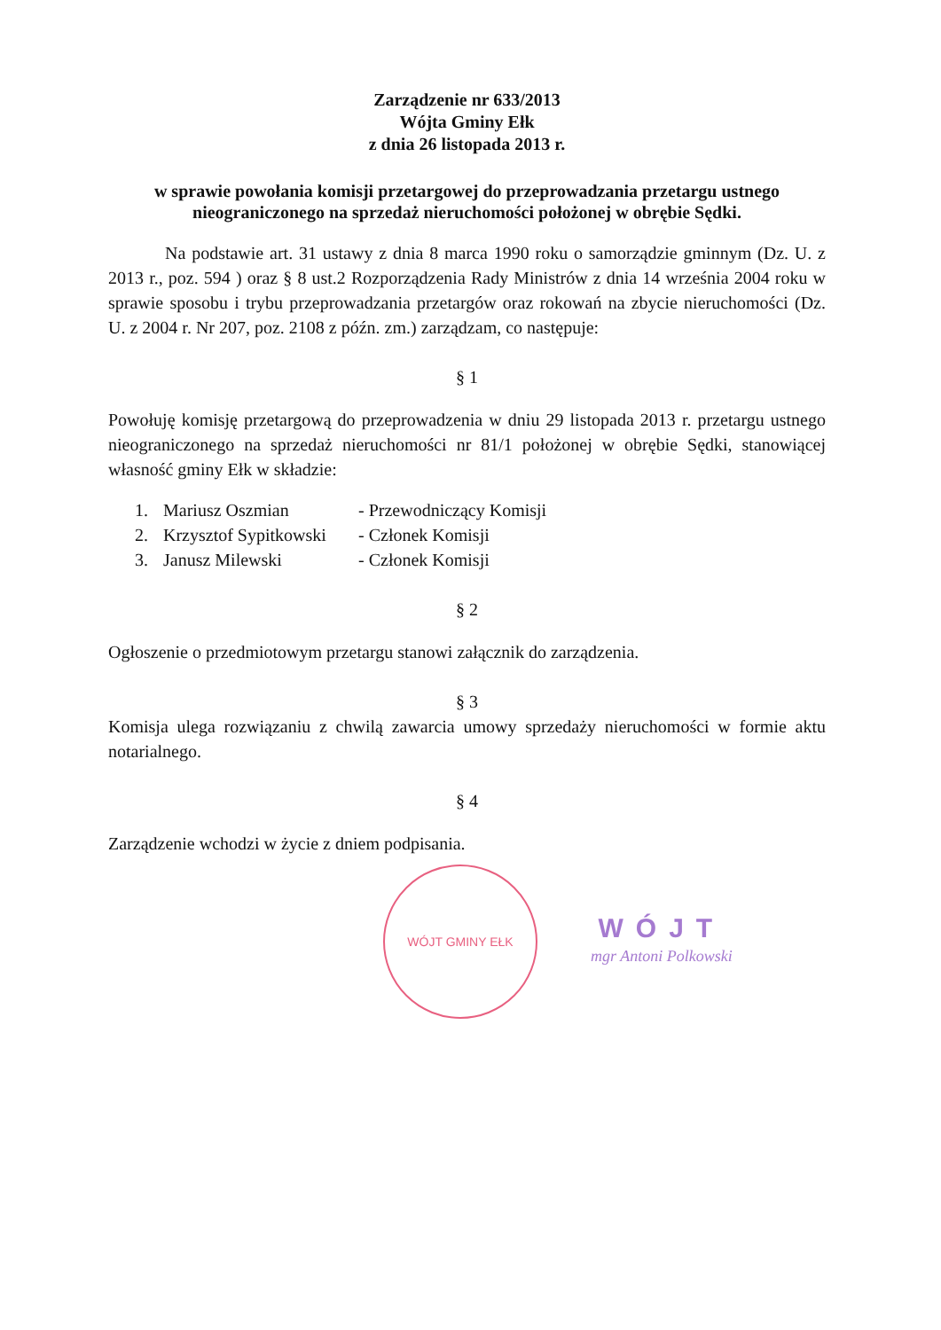Zarządzenie nr 633/2013
Wójta Gminy Ełk
z dnia 26 listopada 2013 r.
w sprawie powołania komisji przetargowej do przeprowadzania przetargu ustnego
nieograniczonego na sprzedaż nieruchomości położonej w obrębie Sędki.
Na podstawie art. 31 ustawy z dnia 8 marca 1990 roku o samorządzie gminnym (Dz. U. z 2013 r., poz. 594 ) oraz § 8 ust.2 Rozporządzenia Rady Ministrów z dnia 14 września 2004 roku w sprawie sposobu i trybu przeprowadzania przetargów oraz rokowań na zbycie nieruchomości (Dz. U. z 2004 r. Nr 207, poz. 2108 z późn. zm.) zarządzam, co następuje:
§ 1
Powołuję komisję przetargową do przeprowadzenia w dniu 29 listopada 2013 r. przetargu ustnego nieograniczonego na sprzedaż nieruchomości nr 81/1 położonej w obrębie Sędki, stanowiącej własność gminy Ełk w składzie:
1. Mariusz Oszmian - Przewodniczący Komisji
2. Krzysztof Sypitkowski - Członek Komisji
3. Janusz Milewski - Członek Komisji
§ 2
Ogłoszenie o przedmiotowym przetargu stanowi załącznik do zarządzenia.
§ 3
Komisja ulega rozwiązaniu z chwilą zawarcia umowy sprzedaży nieruchomości w formie aktu notarialnego.
§ 4
Zarządzenie wchodzi w życie z dniem podpisania.
WÓJT GMINY EŁK
WÓJT
mgr Antoni Polkowski